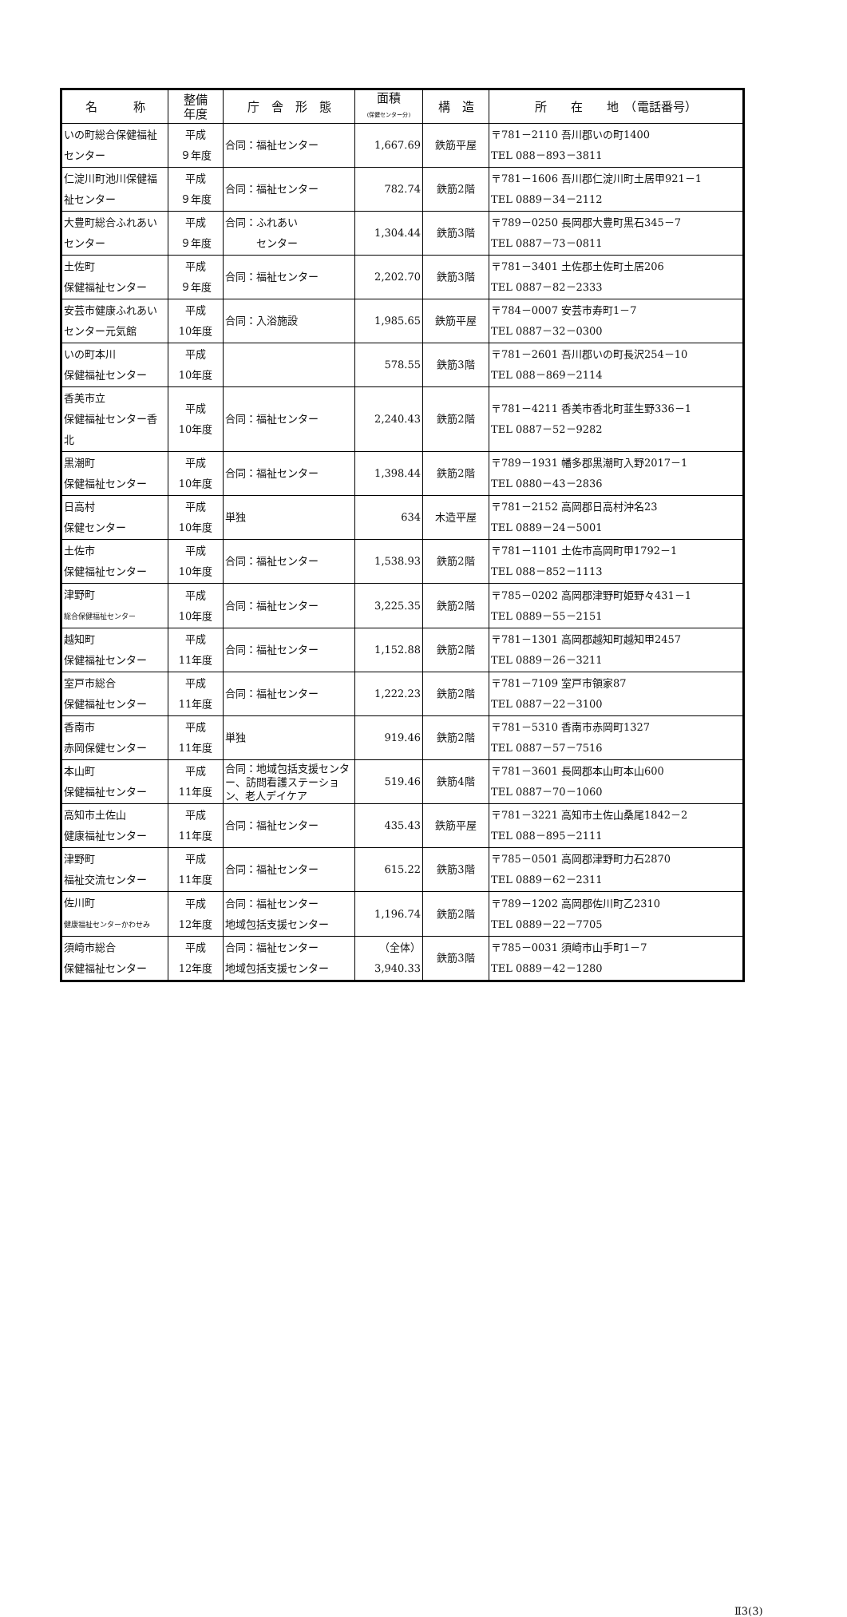| 名 称 | 整備 年度 | 庁 舎 形 態 | 面積 (保健センター分) | 構 造 | 所 在 地 （電話番号） |
| --- | --- | --- | --- | --- | --- |
| いの町総合保健福祉センター | 平成 ９年度 | 合同：福祉センター | 1,667.69 | 鉄筋平屋 | 〒781－2110 吾川郡いの町1400 TEL 088－893－3811 |
| 仁淀川町池川保健福祉センター | 平成 ９年度 | 合同：福祉センター | 782.74 | 鉄筋2階 | 〒781－1606 吾川郡仁淀川町土居甲921－1 TEL 0889－34－2112 |
| 大豊町総合ふれあいセンター | 平成 ９年度 | 合同：ふれあい センター | 1,304.44 | 鉄筋3階 | 〒789－0250 長岡郡大豊町黒石345－7 TEL 0887－73－0811 |
| 土佐町 保健福祉センター | 平成 ９年度 | 合同：福祉センター | 2,202.70 | 鉄筋3階 | 〒781－3401 土佐郡土佐町土居206 TEL 0887－82－2333 |
| 安芸市健康ふれあいセンター元気館 | 平成 10年度 | 合同：入浴施設 | 1,985.65 | 鉄筋平屋 | 〒784－0007 安芸市寿町1－7 TEL 0887－32－0300 |
| いの町本川 保健福祉センター | 平成 10年度 | | 578.55 | 鉄筋3階 | 〒781－2601 吾川郡いの町長沢254－10 TEL 088－869－2114 |
| 香美市立 保健福祉センター香北 | 平成 10年度 | 合同：福祉センター | 2,240.43 | 鉄筋2階 | 〒781－4211 香美市香北町韮生野336－1 TEL 0887－52－9282 |
| 黒潮町 保健福祉センター | 平成 10年度 | 合同：福祉センター | 1,398.44 | 鉄筋2階 | 〒789－1931 幡多郡黒潮町入野2017－1 TEL 0880－43－2836 |
| 日高村 保健センター | 平成 10年度 | 単独 | 634 | 木造平屋 | 〒781－2152 高岡郡日高村沖名23 TEL 0889－24－5001 |
| 土佐市 保健福祉センター | 平成 10年度 | 合同：福祉センター | 1,538.93 | 鉄筋2階 | 〒781－1101 土佐市高岡町甲1792－1 TEL 088－852－1113 |
| 津野町 総合保健福祉センター | 平成 10年度 | 合同：福祉センター | 3,225.35 | 鉄筋2階 | 〒785－0202 高岡郡津野町姫野々431－1 TEL 0889－55－2151 |
| 越知町 保健福祉センター | 平成 11年度 | 合同：福祉センター | 1,152.88 | 鉄筋2階 | 〒781－1301 高岡郡越知町越知甲2457 TEL 0889－26－3211 |
| 室戸市総合 保健福祉センター | 平成 11年度 | 合同：福祉センター | 1,222.23 | 鉄筋2階 | 〒781－7109 室戸市領家87 TEL 0887－22－3100 |
| 香南市 赤岡保健センター | 平成 11年度 | 単独 | 919.46 | 鉄筋2階 | 〒781－5310 香南市赤岡町1327 TEL 0887－57－7516 |
| 本山町 保健福祉センター | 平成 11年度 | 合同：地域包括支援センター、訪問看護ステーション、老人デイケア | 519.46 | 鉄筋4階 | 〒781－3601 長岡郡本山町本山600 TEL 0887－70－1060 |
| 高知市土佐山 健康福祉センター | 平成 11年度 | 合同：福祉センター | 435.43 | 鉄筋平屋 | 〒781－3221 高知市土佐山桑尾1842－2 TEL 088－895－2111 |
| 津野町 福祉交流センター | 平成 11年度 | 合同：福祉センター | 615.22 | 鉄筋3階 | 〒785－0501 高岡郡津野町力石2870 TEL 0889－62－2311 |
| 佐川町 健康福祉センターかわせみ | 平成 12年度 | 合同：福祉センター 地域包括支援センター | 1,196.74 | 鉄筋2階 | 〒789－1202 高岡郡佐川町乙2310 TEL 0889－22－7705 |
| 須崎市総合 保健福祉センター | 平成 12年度 | 合同：福祉センター 地域包括支援センター | （全体） 3,940.33 | 鉄筋3階 | 〒785－0031 須崎市山手町1－7 TEL 0889－42－1280 |
Ⅱ3(3)